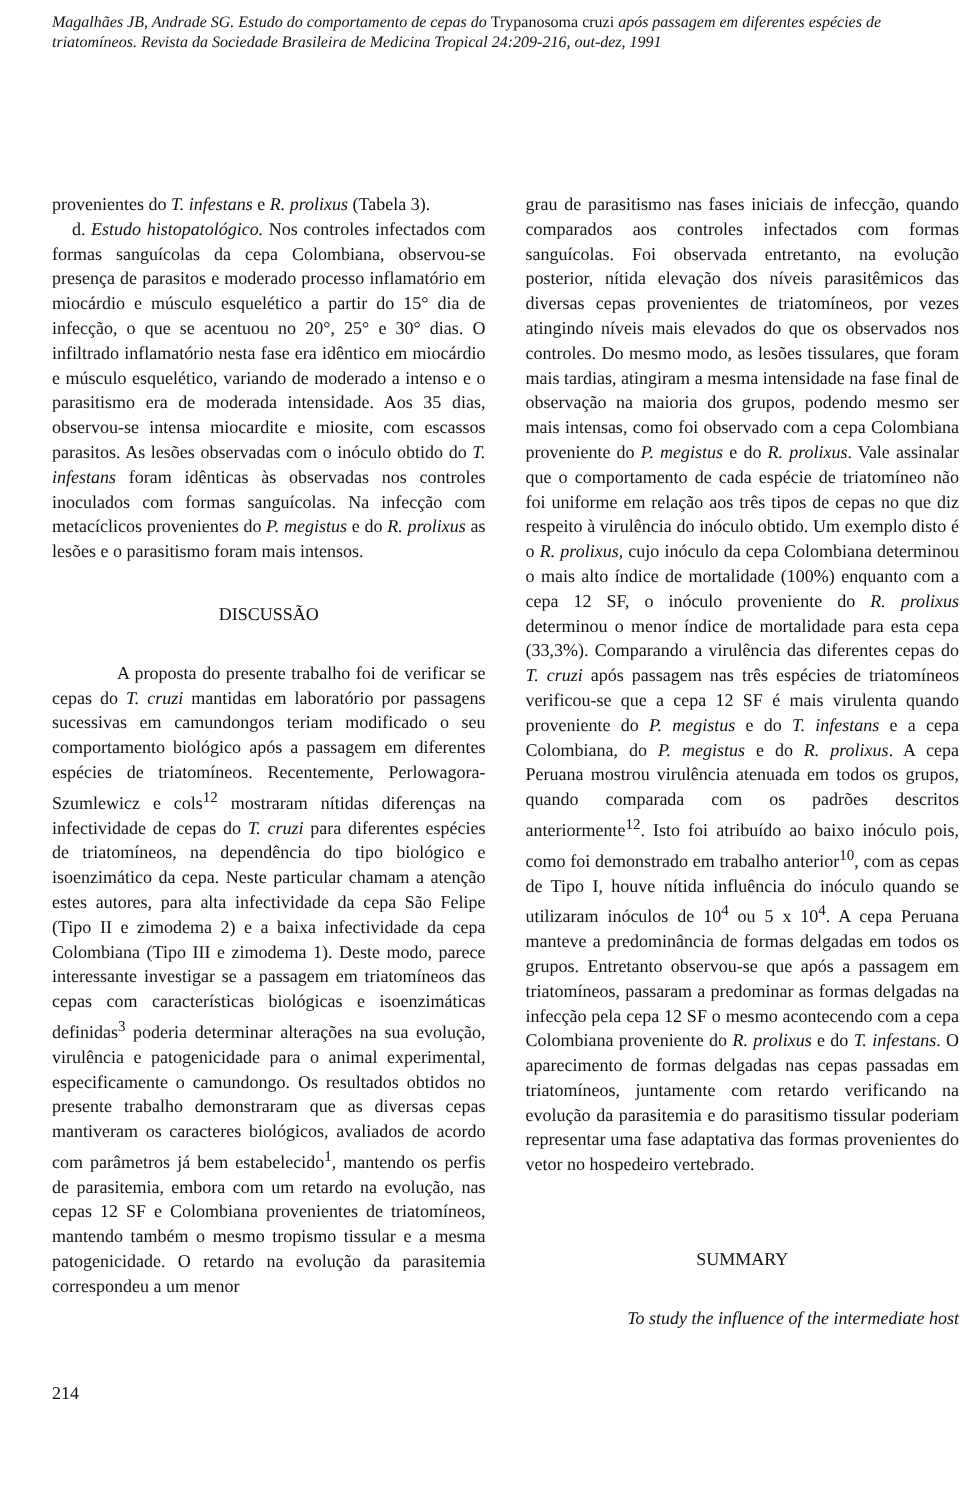Magalhães JB, Andrade SG. Estudo do comportamento de cepas do Trypanosoma cruzi após passagem em diferentes espécies de triatomíneos. Revista da Sociedade Brasileira de Medicina Tropical 24:209-216, out-dez, 1991
provenientes do T. infestans e R. prolixus (Tabela 3).
d. Estudo histopatológico. Nos controles infectados com formas sanguícolas da cepa Colombiana, observou-se presença de parasitos e moderado processo inflamatório em miocárdio e músculo esquelético a partir do 15° dia de infecção, o que se acentuou no 20°, 25° e 30° dias. O infiltrado inflamatório nesta fase era idêntico em miocárdio e músculo esquelético, variando de moderado a intenso e o parasitismo era de moderada intensidade. Aos 35 dias, observou-se intensa miocardite e miosite, com escassos parasitos. As lesões observadas com o inóculo obtido do T. infestans foram idênticas às observadas nos controles inoculados com formas sanguícolas. Na infecção com metacíclicos provenientes do P. megistus e do R. prolixus as lesões e o parasitismo foram mais intensos.
DISCUSSÃO
A proposta do presente trabalho foi de verificar se cepas do T. cruzi mantidas em laboratório por passagens sucessivas em camundongos teriam modificado o seu comportamento biológico após a passagem em diferentes espécies de triatomíneos. Recentemente, Perlowagora-Szumlewicz e cols<sup>12</sup> mostraram nítidas diferenças na infectividade de cepas do T. cruzi para diferentes espécies de triatomíneos, na dependência do tipo biológico e isoenzimático da cepa. Neste particular chamam a atenção estes autores, para alta infectividade da cepa São Felipe (Tipo II e zimodema 2) e a baixa infectividade da cepa Colombiana (Tipo III e zimodema 1). Deste modo, parece interessante investigar se a passagem em triatomíneos das cepas com características biológicas e isoenzimáticas definidas<sup>3</sup> poderia determinar alterações na sua evolução, virulência e patogenicidade para o animal experimental, especificamente o camundongo. Os resultados obtidos no presente trabalho demonstraram que as diversas cepas mantiveram os caracteres biológicos, avaliados de acordo com parâmetros já bem estabelecido<sup>1</sup>, mantendo os perfis de parasitemia, embora com um retardo na evolução, nas cepas 12 SF e Colombiana provenientes de triatomíneos, mantendo também o mesmo tropismo tissular e a mesma patogenicidade. O retardo na evolução da parasitemia correspondeu a um menor
grau de parasitismo nas fases iniciais de infecção, quando comparados aos controles infectados com formas sanguícolas. Foi observada entretanto, na evolução posterior, nítida elevação dos níveis parasitêmicos das diversas cepas provenientes de triatomíneos, por vezes atingindo níveis mais elevados do que os observados nos controles. Do mesmo modo, as lesões tissulares, que foram mais tardias, atingiram a mesma intensidade na fase final de observação na maioria dos grupos, podendo mesmo ser mais intensas, como foi observado com a cepa Colombiana proveniente do P. megistus e do R. prolixus. Vale assinalar que o comportamento de cada espécie de triatomíneo não foi uniforme em relação aos três tipos de cepas no que diz respeito à virulência do inóculo obtido. Um exemplo disto é o R. prolixus, cujo inóculo da cepa Colombiana determinou o mais alto índice de mortalidade (100%) enquanto com a cepa 12 SF, o inóculo proveniente do R. prolixus determinou o menor índice de mortalidade para esta cepa (33,3%). Comparando a virulência das diferentes cepas do T. cruzi após passagem nas três espécies de triatomíneos verificou-se que a cepa 12 SF é mais virulenta quando proveniente do P. megistus e do T. infestans e a cepa Colombiana, do P. megistus e do R. prolixus. A cepa Peruana mostrou virulência atenuada em todos os grupos, quando comparada com os padrões descritos anteriormente<sup>12</sup>. Isto foi atribuído ao baixo inóculo pois, como foi demonstrado em trabalho anterior<sup>10</sup>, com as cepas de Tipo I, houve nítida influência do inóculo quando se utilizaram inóculos de 10<sup>4</sup> ou 5 x 10<sup>4</sup>. A cepa Peruana manteve a predominância de formas delgadas em todos os grupos. Entretanto observou-se que após a passagem em triatomíneos, passaram a predominar as formas delgadas na infecção pela cepa 12 SF o mesmo acontecendo com a cepa Colombiana proveniente do R. prolixus e do T. infestans. O aparecimento de formas delgadas nas cepas passadas em triatomíneos, juntamente com retardo verificando na evolução da parasitemia e do parasitismo tissular poderiam representar uma fase adaptativa das formas provenientes do vetor no hospedeiro vertebrado.
SUMMARY
To study the influence of the intermediate host
214